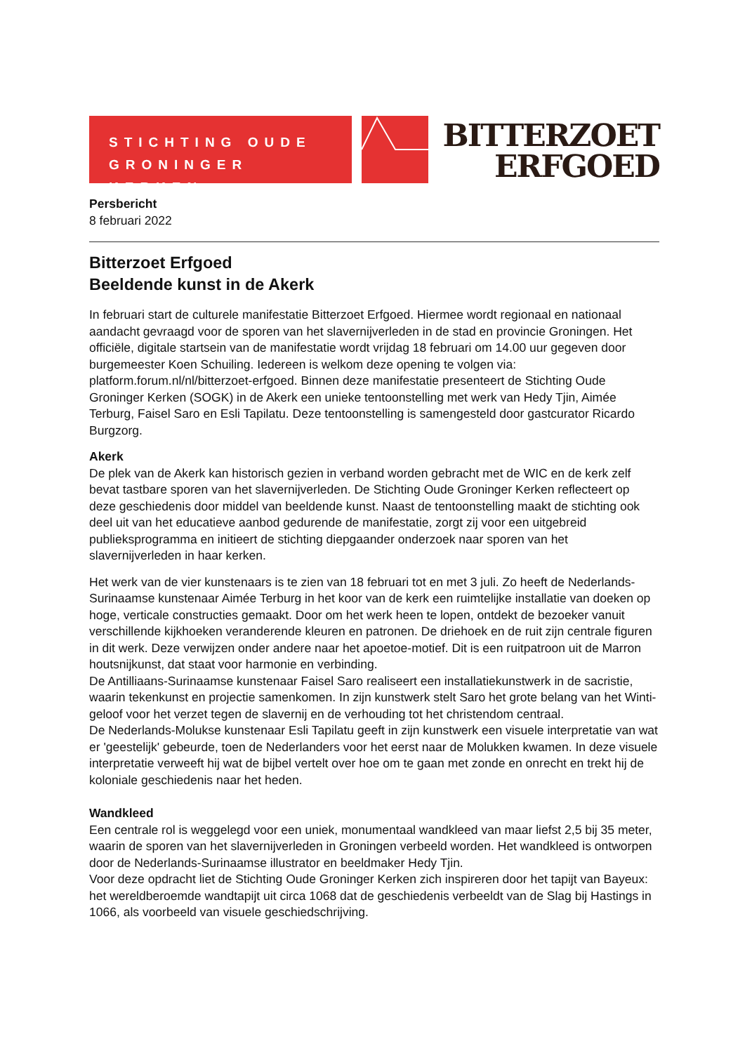STICHTING OUDE
GRONINGER KERKEN
BITTERZOET
ERFGOED
Persbericht
8 februari 2022
Bitterzoet Erfgoed
Beeldende kunst in de Akerk
In februari start de culturele manifestatie Bitterzoet Erfgoed. Hiermee wordt regionaal en nationaal aandacht gevraagd voor de sporen van het slavernijverleden in de stad en provincie Groningen. Het officiële, digitale startsein van de manifestatie wordt vrijdag 18 februari om 14.00 uur gegeven door burgemeester Koen Schuiling. Iedereen is welkom deze opening te volgen via: platform.forum.nl/nl/bitterzoet-erfgoed. Binnen deze manifestatie presenteert de Stichting Oude Groninger Kerken (SOGK) in de Akerk een unieke tentoonstelling met werk van Hedy Tjin, Aimée Terburg, Faisel Saro en Esli Tapilatu. Deze tentoonstelling is samengesteld door gastcurator Ricardo Burgzorg.
Akerk
De plek van de Akerk kan historisch gezien in verband worden gebracht met de WIC en de kerk zelf bevat tastbare sporen van het slavernijverleden. De Stichting Oude Groninger Kerken reflecteert op deze geschiedenis door middel van beeldende kunst. Naast de tentoonstelling maakt de stichting ook deel uit van het educatieve aanbod gedurende de manifestatie, zorgt zij voor een uitgebreid publieksprogramma en initieert de stichting diepgaander onderzoek naar sporen van het slavernijverleden in haar kerken.
Het werk van de vier kunstenaars is te zien van 18 februari tot en met 3 juli. Zo heeft de Nederlands-Surinaamse kunstenaar Aimée Terburg in het koor van de kerk een ruimtelijke installatie van doeken op hoge, verticale constructies gemaakt. Door om het werk heen te lopen, ontdekt de bezoeker vanuit verschillende kijkhoeken veranderende kleuren en patronen. De driehoek en de ruit zijn centrale figuren in dit werk. Deze verwijzen onder andere naar het apoetoe-motief. Dit is een ruitpatroon uit de Marron houtsnijkunst, dat staat voor harmonie en verbinding.
De Antilliaans-Surinaamse kunstenaar Faisel Saro realiseert een installatiekunstwerk in de sacristie, waarin tekenkunst en projectie samenkomen. In zijn kunstwerk stelt Saro het grote belang van het Winti-geloof voor het verzet tegen de slavernij en de verhouding tot het christendom centraal.
De Nederlands-Molukse kunstenaar Esli Tapilatu geeft in zijn kunstwerk een visuele interpretatie van wat er 'geestelijk' gebeurde, toen de Nederlanders voor het eerst naar de Molukken kwamen. In deze visuele interpretatie verweeft hij wat de bijbel vertelt over hoe om te gaan met zonde en onrecht en trekt hij de koloniale geschiedenis naar het heden.
Wandkleed
Een centrale rol is weggelegd voor een uniek, monumentaal wandkleed van maar liefst 2,5 bij 35 meter, waarin de sporen van het slavernijverleden in Groningen verbeeld worden. Het wandkleed is ontworpen door de Nederlands-Surinaamse illustrator en beeldmaker Hedy Tjin.
Voor deze opdracht liet de Stichting Oude Groninger Kerken zich inspireren door het tapijt van Bayeux: het wereldberoemde wandtapijt uit circa 1068 dat de geschiedenis verbeeldt van de Slag bij Hastings in 1066, als voorbeeld van visuele geschiedschrijving.